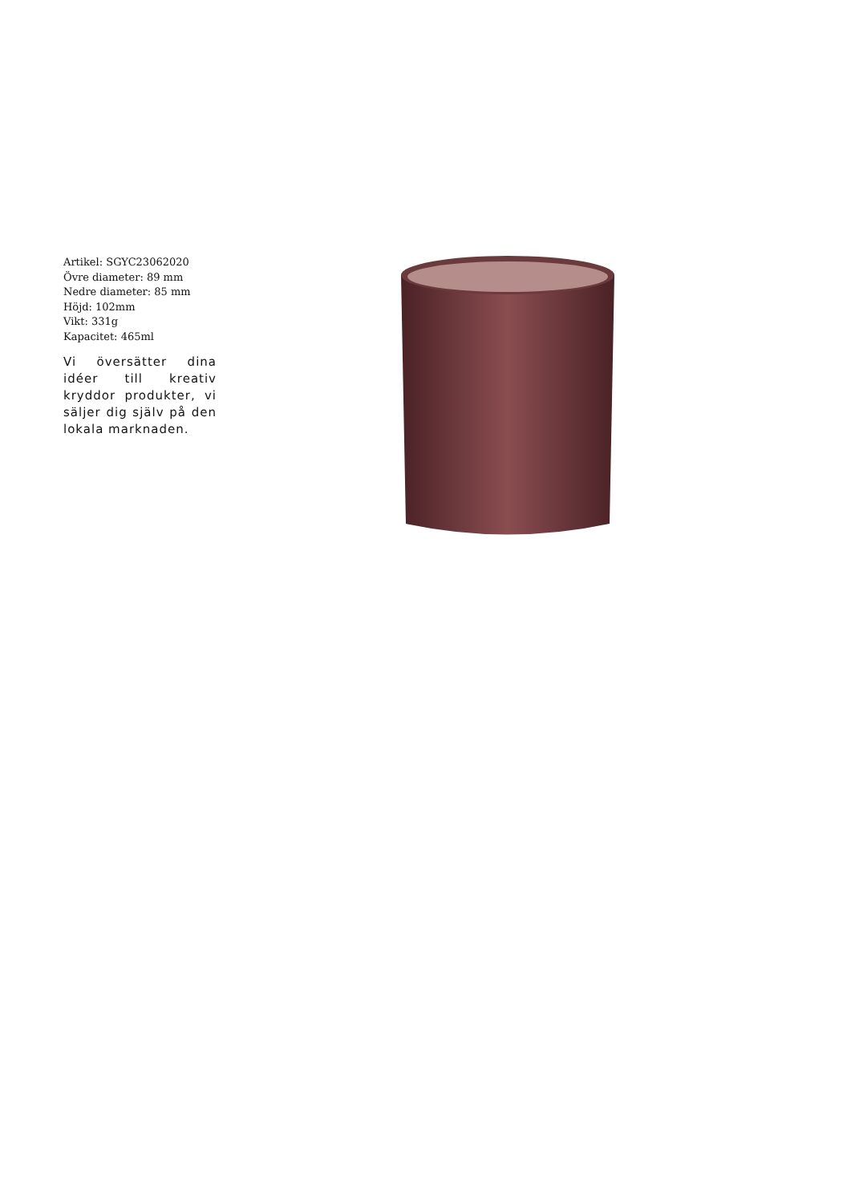Artikel: SGYC23062020
Övre diameter: 89 mm
Nedre diameter: 85 mm
Höjd: 102mm
Vikt: 331g
Kapacitet: 465ml
Vi översätter dina idéer till kreativ kryddor produkter, vi säljer dig själv på den lokala marknaden.